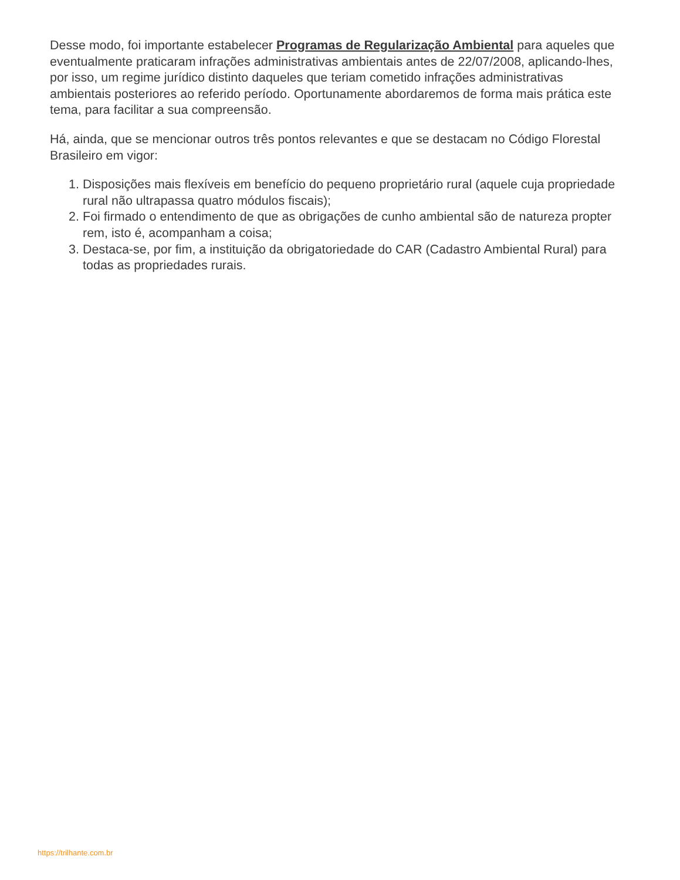Desse modo, foi importante estabelecer Programas de Regularização Ambiental para aqueles que eventualmente praticaram infrações administrativas ambientais antes de 22/07/2008, aplicando-lhes, por isso, um regime jurídico distinto daqueles que teriam cometido infrações administrativas ambientais posteriores ao referido período. Oportunamente abordaremos de forma mais prática este tema, para facilitar a sua compreensão.
Há, ainda, que se mencionar outros três pontos relevantes e que se destacam no Código Florestal Brasileiro em vigor:
1. Disposições mais flexíveis em benefício do pequeno proprietário rural (aquele cuja propriedade rural não ultrapassa quatro módulos fiscais);
2. Foi firmado o entendimento de que as obrigações de cunho ambiental são de natureza propter rem, isto é, acompanham a coisa;
3. Destaca-se, por fim, a instituição da obrigatoriedade do CAR (Cadastro Ambiental Rural) para todas as propriedades rurais.
https://trilhante.com.br